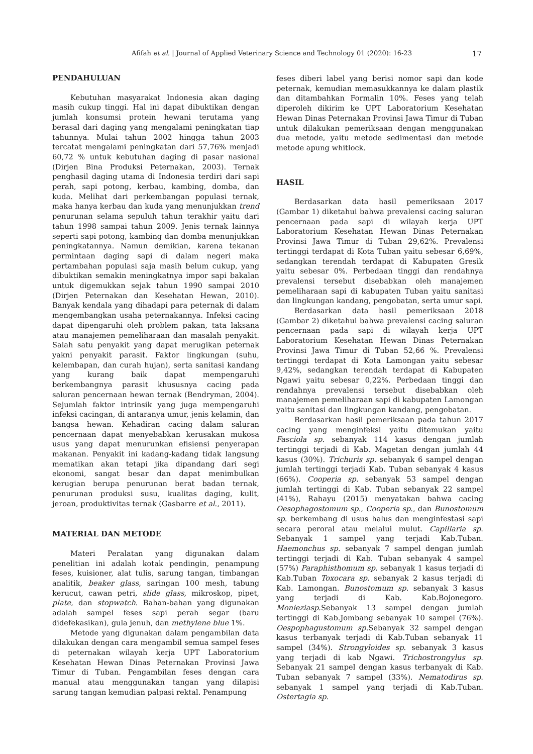Afifah et al. | Journal of Applied Veterinary Science and Technology 01 (2020): 16-23 17
PENDAHULUAN
Kebutuhan masyarakat Indonesia akan daging masih cukup tinggi. Hal ini dapat dibuktikan dengan jumlah konsumsi protein hewani terutama yang berasal dari daging yang mengalami peningkatan tiap tahunnya. Mulai tahun 2002 hingga tahun 2003 tercatat mengalami peningkatan dari 57,76% menjadi 60,72 % untuk kebutuhan daging di pasar nasional (Dirjen Bina Produksi Peternakan, 2003). Ternak penghasil daging utama di Indonesia terdiri dari sapi perah, sapi potong, kerbau, kambing, domba, dan kuda. Melihat dari perkembangan populasi ternak, maka hanya kerbau dan kuda yang menunjukkan trend penurunan selama sepuluh tahun terakhir yaitu dari tahun 1998 sampai tahun 2009. Jenis ternak lainnya seperti sapi potong, kambing dan domba menunjukkan peningkatannya. Namun demikian, karena tekanan permintaan daging sapi di dalam negeri maka pertambahan populasi saja masih belum cukup, yang dibuktikan semakin meningkatnya impor sapi bakalan untuk digemukkan sejak tahun 1990 sampai 2010 (Dirjen Peternakan dan Kesehatan Hewan, 2010). Banyak kendala yang dihadapi para peternak di dalam mengembangkan usaha peternakannya. Infeksi cacing dapat dipengaruhi oleh problem pakan, tata laksana atau manajemen pemeliharaan dan masalah penyakit. Salah satu penyakit yang dapat merugikan peternak yakni penyakit parasit. Faktor lingkungan (suhu, kelembapan, dan curah hujan), serta sanitasi kandang yang kurang baik dapat mempengaruhi berkembangnya parasit khususnya cacing pada saluran pencernaan hewan ternak (Bendryman, 2004). Sejumlah faktor intrinsik yang juga mempengaruhi infeksi cacingan, di antaranya umur, jenis kelamin, dan bangsa hewan. Kehadiran cacing dalam saluran pencernaan dapat menyebabkan kerusakan mukosa usus yang dapat menurunkan efisiensi penyerapan makanan. Penyakit ini kadang-kadang tidak langsung mematikan akan tetapi jika dipandang dari segi ekonomi, sangat besar dan dapat menimbulkan kerugian berupa penurunan berat badan ternak, penurunan produksi susu, kualitas daging, kulit, jeroan, produktivitas ternak (Gasbarre et al., 2011).
MATERIAL DAN METODE
Materi Peralatan yang digunakan dalam penelitian ini adalah kotak pendingin, penampung feses, kuisioner, alat tulis, sarung tangan, timbangan analitik, beaker glass, saringan 100 mesh, tabung kerucut, cawan petri, slide glass, mikroskop, pipet, plate, dan stopwatch. Bahan-bahan yang digunakan adalah sampel feses sapi perah segar (baru didefekasikan), gula jenuh, dan methylene blue 1%.
Metode yang digunakan dalam pengambilan data dilakukan dengan cara mengambil semua sampel feses di peternakan wilayah kerja UPT Laboratorium Kesehatan Hewan Dinas Peternakan Provinsi Jawa Timur di Tuban. Pengambilan feses dengan cara manual atau menggunakan tangan yang dilapisi sarung tangan kemudian palpasi rektal. Penampung
feses diberi label yang berisi nomor sapi dan kode peternak, kemudian memasukkannya ke dalam plastik dan ditambahkan Formalin 10%. Feses yang telah diperoleh dikirim ke UPT Laboratorium Kesehatan Hewan Dinas Peternakan Provinsi Jawa Timur di Tuban untuk dilakukan pemeriksaan dengan menggunakan dua metode, yaitu metode sedimentasi dan metode metode apung whitlock.
HASIL
Berdasarkan data hasil pemeriksaan 2017 (Gambar 1) diketahui bahwa prevalensi cacing saluran pencernaan pada sapi di wilayah kerja UPT Laboratorium Kesehatan Hewan Dinas Peternakan Provinsi Jawa Timur di Tuban 29,62%. Prevalensi tertinggi terdapat di Kota Tuban yaitu sebesar 6,69%, sedangkan terendah terdapat di Kabupaten Gresik yaitu sebesar 0%. Perbedaan tinggi dan rendahnya prevalensi tersebut disebabkan oleh manajemen pemeliharaan sapi di kabupaten Tuban yaitu sanitasi dan lingkungan kandang, pengobatan, serta umur sapi.
Berdasarkan data hasil pemeriksaan 2018 (Gambar 2) diketahui bahwa prevalensi cacing saluran pencernaan pada sapi di wilayah kerja UPT Laboratorium Kesehatan Hewan Dinas Peternakan Provinsi Jawa Timur di Tuban 52,66 %. Prevalensi tertinggi terdapat di Kota Lamongan yaitu sebesar 9,42%, sedangkan terendah terdapat di Kabupaten Ngawi yaitu sebesar 0,22%. Perbedaan tinggi dan rendahnya prevalensi tersebut disebabkan oleh manajemen pemeliharaan sapi di kabupaten Lamongan yaitu sanitasi dan lingkungan kandang, pengobatan.
Berdasarkan hasil pemeriksaan pada tahun 2017 cacing yang menginfeksi yaitu ditemukan yaitu Fasciola sp. sebanyak 114 kasus dengan jumlah tertinggi terjadi di Kab. Magetan dengan jumlah 44 kasus (30%). Trichuris sp. sebanyak 6 sampel dengan jumlah tertinggi terjadi Kab. Tuban sebanyak 4 kasus (66%). Cooperia sp. sebanyak 53 sampel dengan jumlah tertinggi di Kab. Tuban sebanyak 22 sampel (41%), Rahayu (2015) menyatakan bahwa cacing Oesophagostomum sp., Cooperia sp., dan Bunostomum sp. berkembang di usus halus dan menginfestasi sapi secara peroral atau melalui mulut. Capillaria sp. Sebanyak 1 sampel yang terjadi Kab.Tuban. Haemonchus sp. sebanyak 7 sampel dengan jumlah tertinggi terjadi di Kab. Tuban sebanyak 4 sampel (57%) Paraphisthomum sp. sebanyak 1 kasus terjadi di Kab.Tuban Toxocara sp. sebanyak 2 kasus terjadi di Kab. Lamongan. Bunostomum sp. sebanyak 3 kasus yang terjadi di Kab. Kab.Bojonegoro. Monieziasp.Sebanyak 13 sampel dengan jumlah tertinggi di Kab.Jombang sebanyak 10 sampel (76%). Oespophagustomum sp.Sebanyak 32 sampel dengan kasus terbanyak terjadi di Kab.Tuban sebanyak 11 sampel (34%). Strongyloides sp. sebanyak 3 kasus yang terjadi di kab Ngawi. Trichostrongylus sp. Sebanyak 21 sampel dengan kasus terbanyak di Kab. Tuban sebanyak 7 sampel (33%). Nematodirus sp. sebanyak 1 sampel yang terjadi di Kab.Tuban. Ostertagia sp.